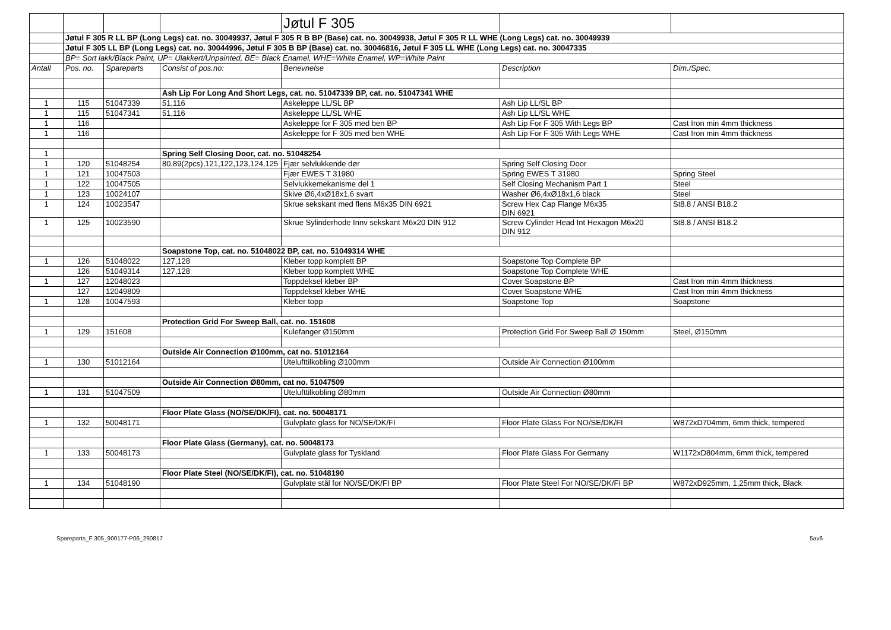| | | | | Jøtul F 305 | | |
| | Jøtul F 305 R LL BP (Long Legs) cat. no. 30049937, Jøtul F 305 R B BP (Base) cat. no. 30049938, Jøtul F 305 R LL WHE (Long Legs) cat. no. 30049939 | | | | | |
| | Jøtul F 305 LL BP (Long Legs) cat. no. 30044996, Jøtul F 305 B BP (Base) cat. no. 30046816, Jøtul F 305 LL WHE (Long Legs) cat. no. 30047335 | | | | | |
| | BP= Sort lakk/Black Paint, UP= Ulakkert/Unpainted, BE= Black Enamel, WHE=White Enamel, WP=White Paint | | | | | |
| Antall | Pos. no. | Spareparts | Consist of pos.no: | Benevnelse | Description | Dim./Spec. |
| | | | Ash Lip For Long And Short Legs, cat. no. 51047339 BP, cat. no. 51047341 WHE | | | |
| 1 | 115 | 51047339 | 51,116 | Askeleppe LL/SL BP | Ash Lip LL/SL BP | |
| 1 | 115 | 51047341 | 51,116 | Askeleppe LL/SL WHE | Ash Lip LL/SL WHE | |
| 1 | 116 | | | Askeleppe for F 305 med ben BP | Ash Lip For F 305 With Legs BP | Cast Iron min 4mm thickness |
| 1 | 116 | | | Askeleppe for F 305 med ben WHE | Ash Lip For F 305 With Legs WHE | Cast Iron min 4mm thickness |
| 1 | | | Spring Self Closing Door, cat. no. 51048254 | | | |
| 1 | 120 | 51048254 | 80,89(2pcs),121,122,123,124,125 | Fjær selvlukkende dør | Spring Self Closing Door | |
| 1 | 121 | 10047503 | | Fjær EWES T 31980 | Spring EWES T 31980 | Spring Steel |
| 1 | 122 | 10047505 | | Selvlukkemekanisme del 1 | Self Closing Mechanism Part 1 | Steel |
| 1 | 123 | 10024107 | | Skive Ø6,4xØ18x1,6 svart | Washer Ø6,4xØ18x1,6 black | Steel |
| 1 | 124 | 10023547 | | Skrue sekskant med flens M6x35 DIN 6921 | Screw Hex Cap Flange M6x35 DIN 6921 | St8.8 / ANSI B18.2 |
| 1 | 125 | 10023590 | | Skrue Sylinderhode Innv sekskant M6x20 DIN 912 | Screw Cylinder Head Int Hexagon M6x20 DIN 912 | St8.8 / ANSI B18.2 |
| | | | Soapstone Top, cat. no. 51048022 BP, cat. no. 51049314 WHE | | | |
| 1 | 126 | 51048022 | 127,128 | Kleber topp komplett BP | Soapstone Top Complete BP | |
| | 126 | 51049314 | 127,128 | Kleber topp komplett WHE | Soapstone Top Complete WHE | |
| 1 | 127 | 12048023 | | Toppdeksel kleber BP | Cover Soapstone BP | Cast Iron min 4mm thickness |
| | 127 | 12049809 | | Toppdeksel kleber WHE | Cover Soapstone WHE | Cast Iron min 4mm thickness |
| 1 | 128 | 10047593 | | Kleber topp | Soapstone Top | Soapstone |
| | | | Protection Grid For Sweep Ball, cat. no. 151608 | | | |
| 1 | 129 | 151608 | | Kulefanger Ø150mm | Protection Grid For Sweep Ball Ø 150mm | Steel, Ø150mm |
| | | | Outside Air Connection Ø100mm, cat no. 51012164 | | | |
| 1 | 130 | 51012164 | | Utelufttilkobling Ø100mm | Outside Air Connection Ø100mm | |
| | | | Outside Air Connection Ø80mm, cat no. 51047509 | | | |
| 1 | 131 | 51047509 | | Utelufttilkobling Ø80mm | Outside Air Connection Ø80mm | |
| | | | Floor Plate Glass (NO/SE/DK/FI), cat. no. 50048171 | | | |
| 1 | 132 | 50048171 | | Gulvplate glass for NO/SE/DK/FI | Floor Plate Glass For NO/SE/DK/FI | W872xD704mm, 6mm thick, tempered |
| | | | Floor Plate Glass (Germany), cat. no. 50048173 | | | |
| 1 | 133 | 50048173 | | Gulvplate glass for Tyskland | Floor Plate Glass For Germany | W1172xD804mm, 6mm thick, tempered |
| | | | Floor Plate Steel (NO/SE/DK/FI), cat. no. 51048190 | | | |
| 1 | 134 | 51048190 | | Gulvplate stål for NO/SE/DK/FI BP | Floor Plate Steel For NO/SE/DK/FI BP | W872xD925mm, 1,25mm thick, Black |
Spareparts_F 305_900177-P06_290817 5av6